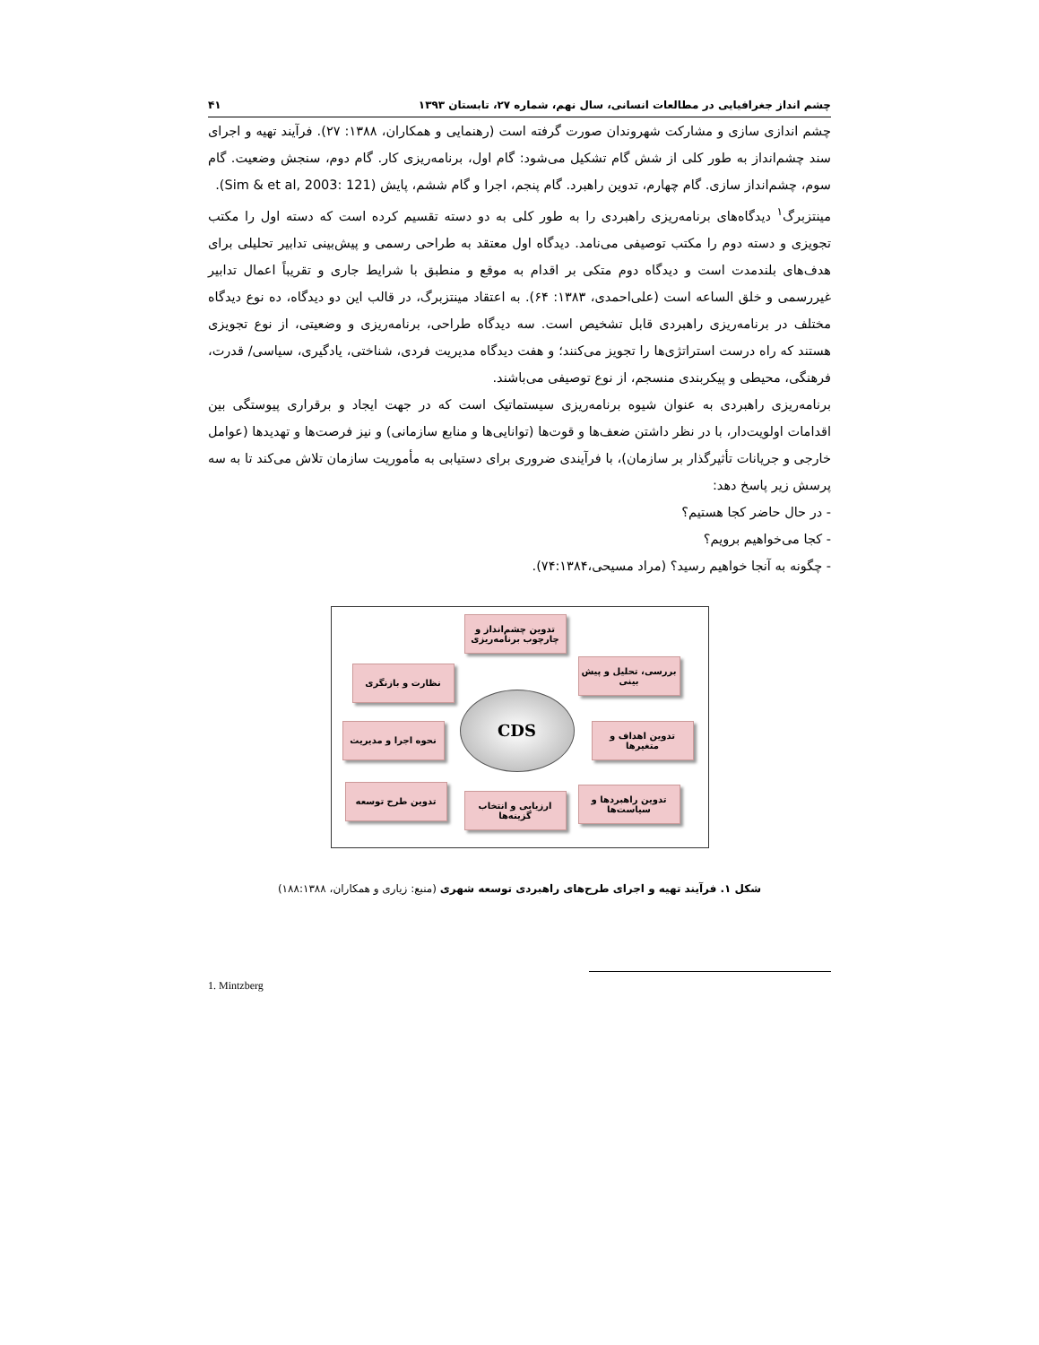چشم انداز جغرافیایی در مطالعات انسانی، سال نهم، شماره ۲۷، تابستان ۱۳۹۳ ۴۱
چشم اندازی سازی و مشارکت شهروندان صورت گرفته است (رهنمایی و همکاران، ۱۳۸۸: ۲۷). فرآیند تهیه و اجرای سند چشم‌انداز به طور کلی از شش گام تشکیل می‌شود: گام اول، برنامه‌ریزی کار. گام دوم، سنجش وضعیت. گام سوم، چشم‌انداز سازی. گام چهارم، تدوین راهبرد. گام پنجم، اجرا و گام ششم، پایش (Sim & et al, 2003: 121).
مینتزبرگ<sup>۱</sup> دیدگاه‌های برنامه‌ریزی راهبردی را به طور کلی به دو دسته تقسیم کرده است که دسته اول را مکتب تجویزی و دسته دوم را مکتب توصیفی می‌نامد. دیدگاه اول معتقد به طراحی رسمی و پیش‌بینی تدابیر تحلیلی برای هدف‌های بلندمدت است و دیدگاه دوم متکی بر اقدام به موقع و منطبق با شرایط جاری و تقریباً اعمال تدابیر غیررسمی و خلق الساعه است (علی‌احمدی، ۱۳۸۳: ۶۴). به اعتقاد مینتزبرگ، در قالب این دو دیدگاه، ده نوع دیدگاه مختلف در برنامه‌ریزی راهبردی قابل تشخیص است. سه دیدگاه طراحی، برنامه‌ریزی و وضعیتی، از نوع تجویزی هستند که راه درست استراتژی‌ها را تجویز می‌کنند؛ و هفت دیدگاه مدیریت فردی، شناختی، یادگیری، سیاسی/ قدرت، فرهنگی، محیطی و پیکربندی منسجم، از نوع توصیفی می‌باشند.
برنامه‌ریزی راهبردی به عنوان شیوه برنامه‌ریزی سیستماتیک است که در جهت ایجاد و برقراری پیوستگی بین اقدامات اولویت‌دار، با در نظر داشتن ضعف‌ها و قوت‌ها (توانایی‌ها و منابع سازمانی) و نیز فرصت‌ها و تهدیدها (عوامل خارجی و جریانات تأثیرگذار بر سازمان)، با فرآیندی ضروری برای دستیابی به مأموریت سازمان تلاش می‌کند تا به سه پرسش زیر پاسخ دهد:
- در حال حاضر کجا هستیم؟
- کجا می‌خواهیم برویم؟
- چگونه به آنجا خواهیم رسید؟ (مراد مسیحی،۷۴:۱۳۸۴).
تدوین چشم‌انداز و چارچوب برنامه‌ریزی
بررسی، تحلیل و پیش بینی
نظارت و بازنگری
CDS
تدوین اهداف و متغیرها
نحوه اجرا و مدیریت
تدوین راهبردها و سیاست‌ها
ارزیابی و انتخاب گزینه‌ها
تدوین طرح توسعه
شکل ۱. فرآیند تهیه و اجرای طرح‌های راهبردی توسعه شهری (منبع: زیاری و همکاران، ۱۸۸:۱۳۸۸)
1. Mintzberg